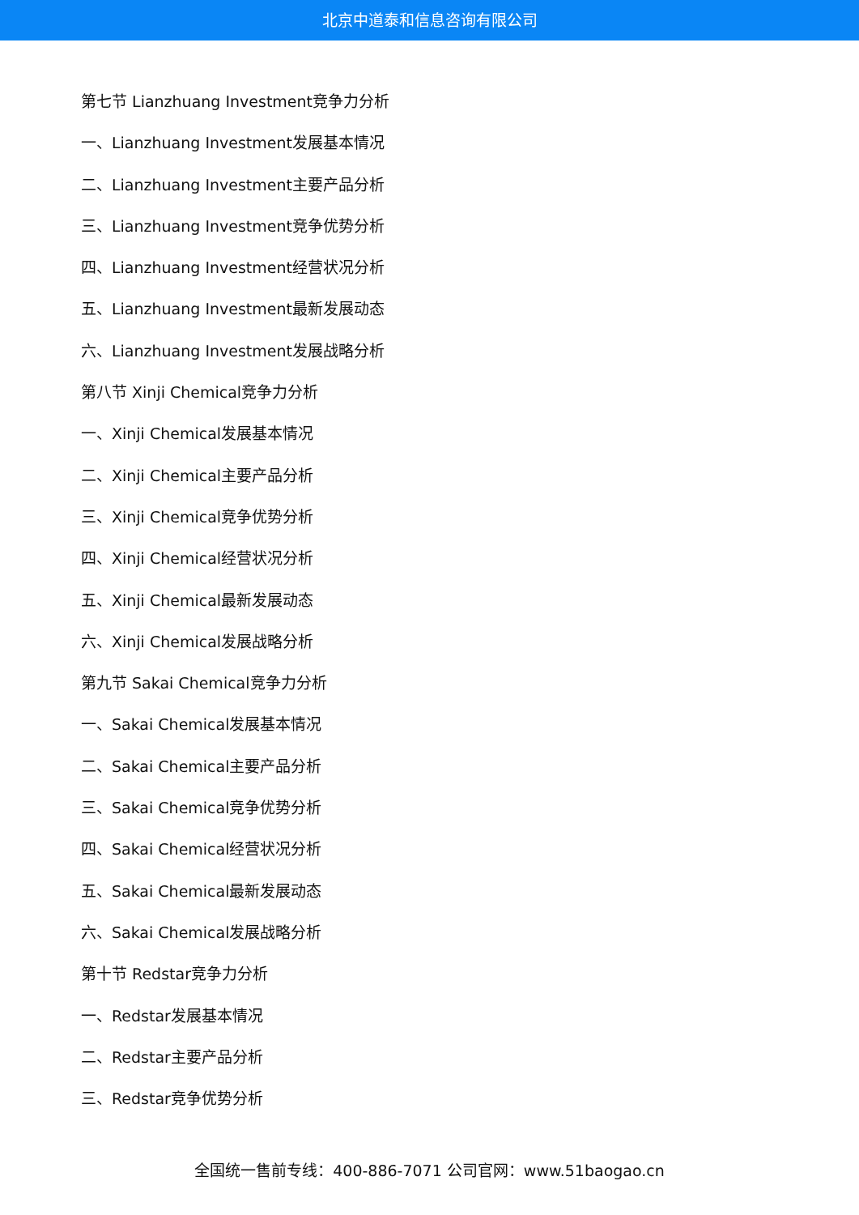北京中道泰和信息咨询有限公司
第七节 Lianzhuang Investment竞争力分析
一、Lianzhuang Investment发展基本情况
二、Lianzhuang Investment主要产品分析
三、Lianzhuang Investment竞争优势分析
四、Lianzhuang Investment经营状况分析
五、Lianzhuang Investment最新发展动态
六、Lianzhuang Investment发展战略分析
第八节 Xinji Chemical竞争力分析
一、Xinji Chemical发展基本情况
二、Xinji Chemical主要产品分析
三、Xinji Chemical竞争优势分析
四、Xinji Chemical经营状况分析
五、Xinji Chemical最新发展动态
六、Xinji Chemical发展战略分析
第九节 Sakai Chemical竞争力分析
一、Sakai Chemical发展基本情况
二、Sakai Chemical主要产品分析
三、Sakai Chemical竞争优势分析
四、Sakai Chemical经营状况分析
五、Sakai Chemical最新发展动态
六、Sakai Chemical发展战略分析
第十节 Redstar竞争力分析
一、Redstar发展基本情况
二、Redstar主要产品分析
三、Redstar竞争优势分析
全国统一售前专线：400-886-7071 公司官网：www.51baogao.cn